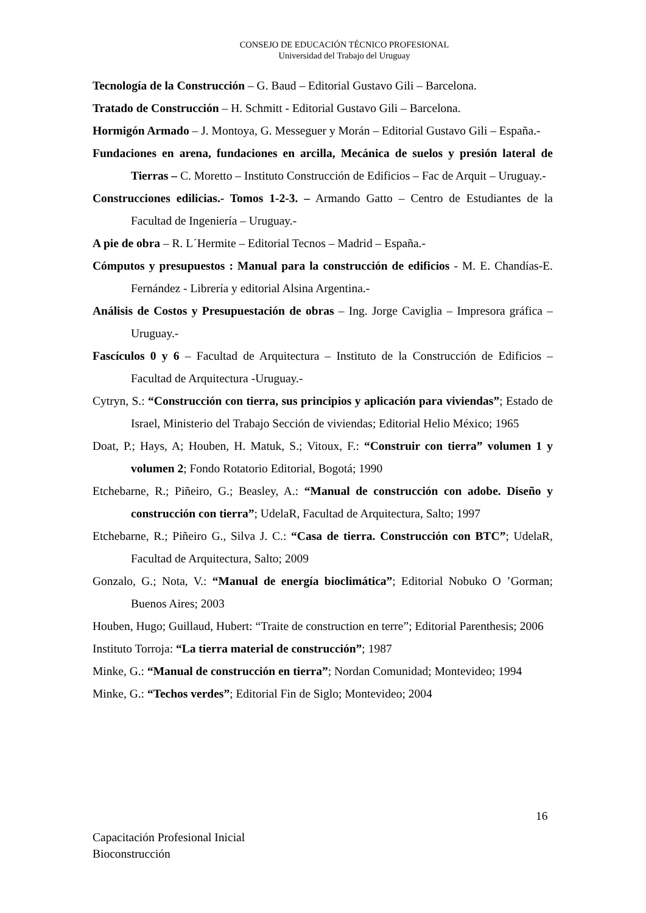CONSEJO DE EDUCACIÓN TÉCNICO PROFESIONAL
Universidad del Trabajo del Uruguay
Tecnología de la Construcción – G. Baud – Editorial Gustavo Gili – Barcelona.
Tratado de Construcción – H. Schmitt - Editorial Gustavo Gili – Barcelona.
Hormigón Armado – J. Montoya, G. Messeguer y Morán – Editorial Gustavo Gili – España.-
Fundaciones en arena, fundaciones en arcilla, Mecánica de suelos y presión lateral de Tierras – C. Moretto – Instituto Construcción de Edificios – Fac de Arquit – Uruguay.-
Construcciones edilicias.- Tomos 1-2-3. – Armando Gatto – Centro de Estudiantes de la Facultad de Ingeniería – Uruguay.-
A pie de obra – R. L´Hermite – Editorial Tecnos – Madrid – España.-
Cómputos y presupuestos : Manual para la construcción de edificios - M. E. Chandías-E. Fernández - Librería y editorial Alsina Argentina.-
Análisis de Costos y Presupuestación de obras – Ing. Jorge Caviglia – Impresora gráfica – Uruguay.-
Fascículos 0 y 6 – Facultad de Arquitectura – Instituto de la Construcción de Edificios –Facultad de Arquitectura -Uruguay.-
Cytryn, S.: “Construcción con tierra, sus principios y aplicación para viviendas”; Estado de Israel, Ministerio del Trabajo Sección de viviendas; Editorial Helio México; 1965
Doat, P.; Hays, A; Houben, H. Matuk, S.; Vitoux, F.: “Construir con tierra” volumen 1 y volumen 2; Fondo Rotatorio Editorial, Bogotá; 1990
Etchebarne, R.; Piñeiro, G.; Beasley, A.: “Manual de construcción con adobe. Diseño y construcción con tierra”; UdelaR, Facultad de Arquitectura, Salto; 1997
Etchebarne, R.; Piñeiro G., Silva J. C.: “Casa de tierra. Construcción con BTC”; UdelaR, Facultad de Arquitectura, Salto; 2009
Gonzalo, G.; Nota, V.: “Manual de energía bioclimática”; Editorial Nobuko O ’Gorman; Buenos Aires; 2003
Houben, Hugo; Guillaud, Hubert: “Traite de construction en terre”; Editorial Parenthesis; 2006
Instituto Torroja: “La tierra material de construcción”; 1987
Minke, G.: “Manual de construcción en tierra”; Nordan Comunidad; Montevideo; 1994
Minke, G.: “Techos verdes”; Editorial Fin de Siglo; Montevideo; 2004
16
Capacitación Profesional Inicial
Bioconstrucción